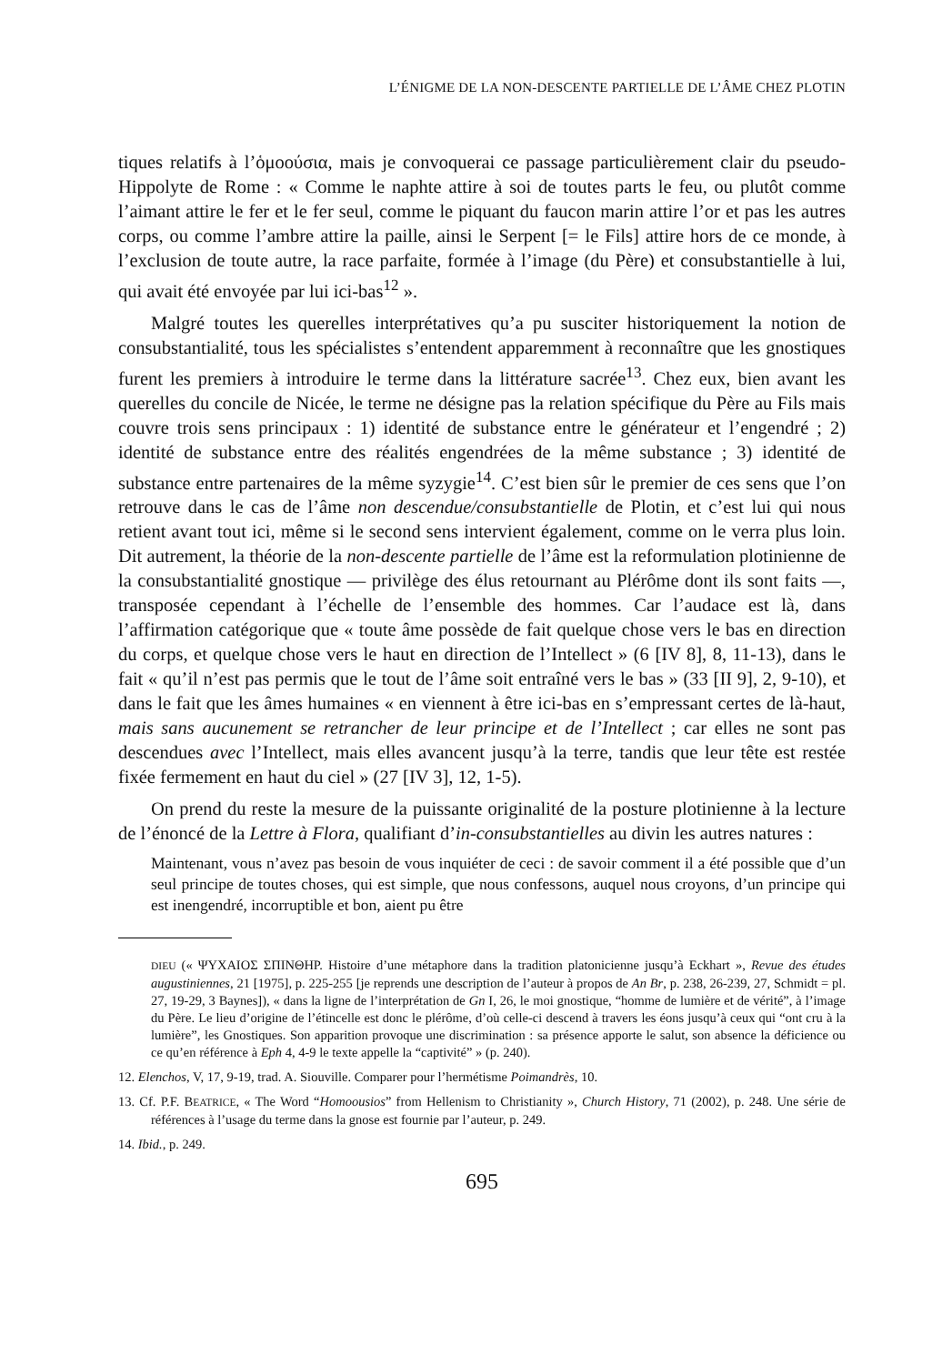L’ÉNIGME DE LA NON-DESCENTE PARTIELLE DE L’ÂME CHEZ PLOTIN
tiques relatifs à l’ὁμοούσια, mais je convoquerai ce passage particulièrement clair du pseudo-Hippolyte de Rome : « Comme le naphte attire à soi de toutes parts le feu, ou plutôt comme l’aimant attire le fer et le fer seul, comme le piquant du faucon marin attire l’or et pas les autres corps, ou comme l’ambre attire la paille, ainsi le Serpent [= le Fils] attire hors de ce monde, à l’exclusion de toute autre, la race parfaite, formée à l’image (du Père) et consubstantielle à lui, qui avait été envoyée par lui ici-bas<sup>12</sup> ».
Malgré toutes les querelles interprétatives qu’a pu susciter historiquement la notion de consubstantialité, tous les spécialistes s’entendent apparemment à reconnaître que les gnostiques furent les premiers à introduire le terme dans la littérature sacrée<sup>13</sup>. Chez eux, bien avant les querelles du concile de Nicée, le terme ne désigne pas la relation spécifique du Père au Fils mais couvre trois sens principaux : 1) identité de substance entre le générateur et l’engendré ; 2) identité de substance entre des réalités engendrées de la même substance ; 3) identité de substance entre partenaires de la même syzygie<sup>14</sup>. C’est bien sûr le premier de ces sens que l’on retrouve dans le cas de l’âme non descendue/consubstantielle de Plotin, et c’est lui qui nous retient avant tout ici, même si le second sens intervient également, comme on le verra plus loin. Dit autrement, la théorie de la non-descente partielle de l’âme est la reformulation plotinienne de la consubstantialité gnostique ― privilège des élus retournant au Plérôme dont ils sont faits ―, transposée cependant à l’échelle de l’ensemble des hommes. Car l’audace est là, dans l’affirmation catégorique que « toute âme possède de fait quelque chose vers le bas en direction du corps, et quelque chose vers le haut en direction de l’Intellect » (6 [IV 8], 8, 11-13), dans le fait « qu’il n’est pas permis que le tout de l’âme soit entraîné vers le bas » (33 [II 9], 2, 9-10), et dans le fait que les âmes humaines « en viennent à être ici-bas en s’empressant certes de là-haut, mais sans aucunement se retrancher de leur principe et de l’Intellect ; car elles ne sont pas descendues avec l’Intellect, mais elles avancent jusqu’à la terre, tandis que leur tête est restée fixée fermement en haut du ciel » (27 [IV 3], 12, 1-5).
On prend du reste la mesure de la puissante originalité de la posture plotinienne à la lecture de l’énoncé de la Lettre à Flora, qualifiant d’in-consubstantielles au divin les autres natures :
Maintenant, vous n’avez pas besoin de vous inquiéter de ceci : de savoir comment il a été possible que d’un seul principe de toutes choses, qui est simple, que nous confessons, auquel nous croyons, d’un principe qui est inengendré, incorruptible et bon, aient pu être
DIEU (« ΨΥΧΑΙΟΣ ΣΠΙΝΘΗΡ. Histoire d’une métaphore dans la tradition platonicienne jusqu’à Eckhart », Revue des études augustiniennes, 21 [1975], p. 225-255 [je reprends une description de l’auteur à propos de An Br, p. 238, 26-239, 27, Schmidt = pl. 27, 19-29, 3 Baynes]), « dans la ligne de l’interprétation de Gn I, 26, le moi gnostique, “homme de lumière et de vérité”, à l’image du Père. Le lieu d’origine de l’étincelle est donc le plérôme, d’où celle-ci descend à travers les éons jusqu’à ceux qui “ont cru à la lumière”, les Gnostiques. Son apparition provoque une discrimination : sa présence apporte le salut, son absence la déficience ou ce qu’en référence à Eph 4, 4-9 le texte appelle la “captivité” » (p. 240).
12. Elenchos, V, 17, 9-19, trad. A. Siouville. Comparer pour l’hermétisme Poimandrès, 10.
13. Cf. P.F. BEATRICE, « The Word “Homoousios” from Hellenism to Christianity », Church History, 71 (2002), p. 248. Une série de références à l’usage du terme dans la gnose est fournie par l’auteur, p. 249.
14. Ibid., p. 249.
695